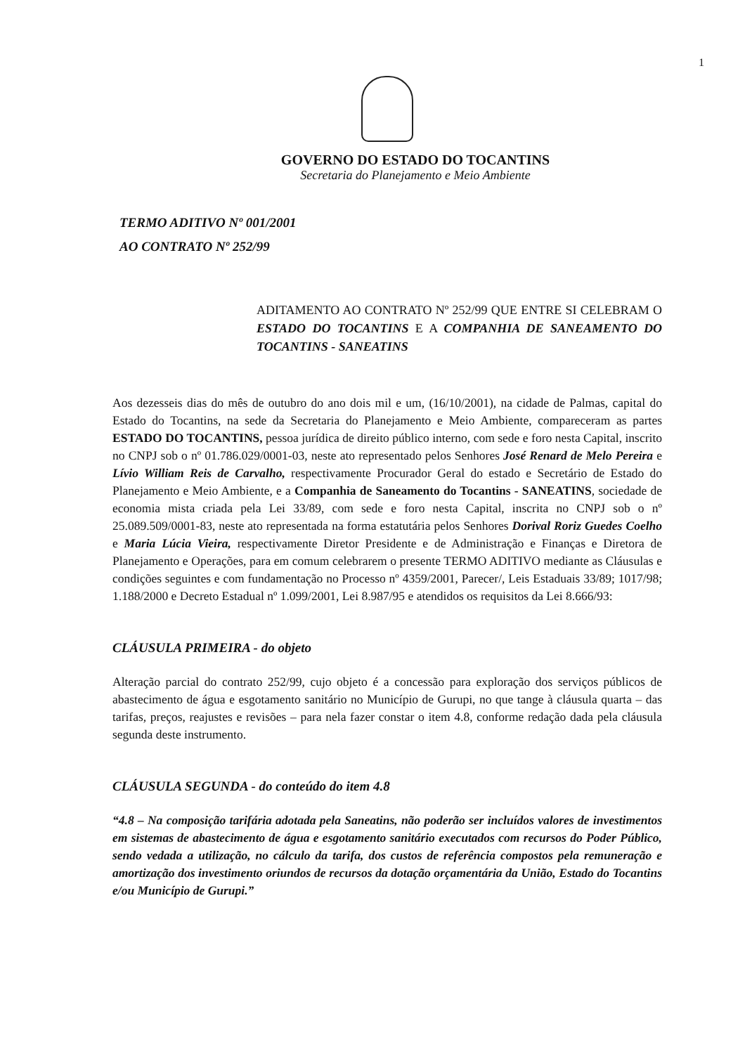1
GOVERNO DO ESTADO DO TOCANTINS
Secretaria do Planejamento e Meio Ambiente
TERMO ADITIVO Nº 001/2001
AO CONTRATO Nº 252/99
ADITAMENTO AO CONTRATO Nº 252/99 QUE ENTRE SI CELEBRAM O ESTADO DO TOCANTINS E A COMPANHIA DE SANEAMENTO DO TOCANTINS - SANEATINS
Aos dezesseis dias do mês de outubro do ano dois mil e um, (16/10/2001), na cidade de Palmas, capital do Estado do Tocantins, na sede da Secretaria do Planejamento e Meio Ambiente, compareceram as partes ESTADO DO TOCANTINS, pessoa jurídica de direito público interno, com sede e foro nesta Capital, inscrito no CNPJ sob o nº 01.786.029/0001-03, neste ato representado pelos Senhores José Renard de Melo Pereira e Lívio William Reis de Carvalho, respectivamente Procurador Geral do estado e Secretário de Estado do Planejamento e Meio Ambiente, e a Companhia de Saneamento do Tocantins - SANEATINS, sociedade de economia mista criada pela Lei 33/89, com sede e foro nesta Capital, inscrita no CNPJ sob o nº 25.089.509/0001-83, neste ato representada na forma estatutária pelos Senhores Dorival Roriz Guedes Coelho e Maria Lúcia Vieira, respectivamente Diretor Presidente e de Administração e Finanças e Diretora de Planejamento e Operações, para em comum celebrarem o presente TERMO ADITIVO mediante as Cláusulas e condições seguintes e com fundamentação no Processo nº 4359/2001, Parecer/, Leis Estaduais 33/89; 1017/98; 1.188/2000 e Decreto Estadual nº 1.099/2001, Lei 8.987/95 e atendidos os requisitos da Lei 8.666/93:
CLÁUSULA PRIMEIRA - do objeto
Alteração parcial do contrato 252/99, cujo objeto é a concessão para exploração dos serviços públicos de abastecimento de água e esgotamento sanitário no Município de Gurupi, no que tange à cláusula quarta – das tarifas, preços, reajustes e revisões – para nela fazer constar o item 4.8, conforme redação dada pela cláusula segunda deste instrumento.
CLÁUSULA SEGUNDA - do conteúdo do item 4.8
“4.8 – Na composição tarifária adotada pela Saneatins, não poderão ser incluídos valores de investimentos em sistemas de abastecimento de água e esgotamento sanitário executados com recursos do Poder Público, sendo vedada a utilização, no cálculo da tarifa, dos custos de referência compostos pela remuneração e amortização dos investimento oriundos de recursos da dotação orçamentária da União, Estado do Tocantins e/ou Município de Gurupi.”